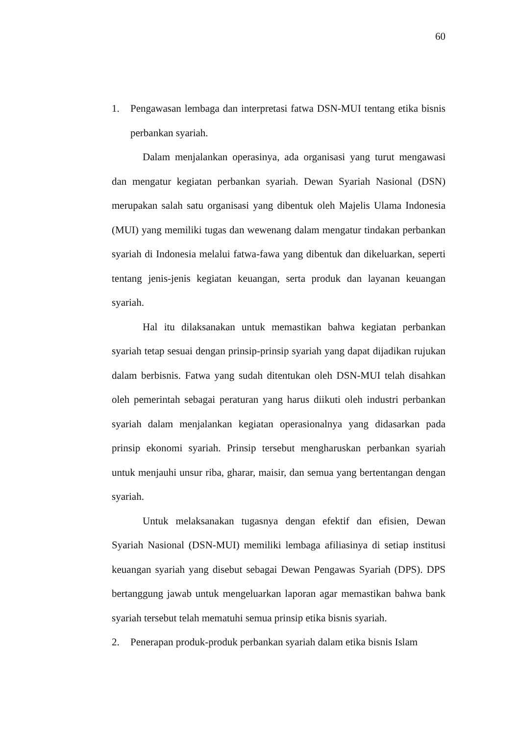60
1. Pengawasan lembaga dan interpretasi fatwa DSN-MUI tentang etika bisnis perbankan syariah.
Dalam menjalankan operasinya, ada organisasi yang turut mengawasi dan mengatur kegiatan perbankan syariah. Dewan Syariah Nasional (DSN) merupakan salah satu organisasi yang dibentuk oleh Majelis Ulama Indonesia (MUI) yang memiliki tugas dan wewenang dalam mengatur tindakan perbankan syariah di Indonesia melalui fatwa-fawa yang dibentuk dan dikeluarkan, seperti tentang jenis-jenis kegiatan keuangan, serta produk dan layanan keuangan syariah.
Hal itu dilaksanakan untuk memastikan bahwa kegiatan perbankan syariah tetap sesuai dengan prinsip-prinsip syariah yang dapat dijadikan rujukan dalam berbisnis. Fatwa yang sudah ditentukan oleh DSN-MUI telah disahkan oleh pemerintah sebagai peraturan yang harus diikuti oleh industri perbankan syariah dalam menjalankan kegiatan operasionalnya yang didasarkan pada prinsip ekonomi syariah. Prinsip tersebut mengharuskan perbankan syariah untuk menjauhi unsur riba, gharar, maisir, dan semua yang bertentangan dengan syariah.
Untuk melaksanakan tugasnya dengan efektif dan efisien, Dewan Syariah Nasional (DSN-MUI) memiliki lembaga afiliasinya di setiap institusi keuangan syariah yang disebut sebagai Dewan Pengawas Syariah (DPS). DPS bertanggung jawab untuk mengeluarkan laporan agar memastikan bahwa bank syariah tersebut telah mematuhi semua prinsip etika bisnis syariah.
2. Penerapan produk-produk perbankan syariah dalam etika bisnis Islam